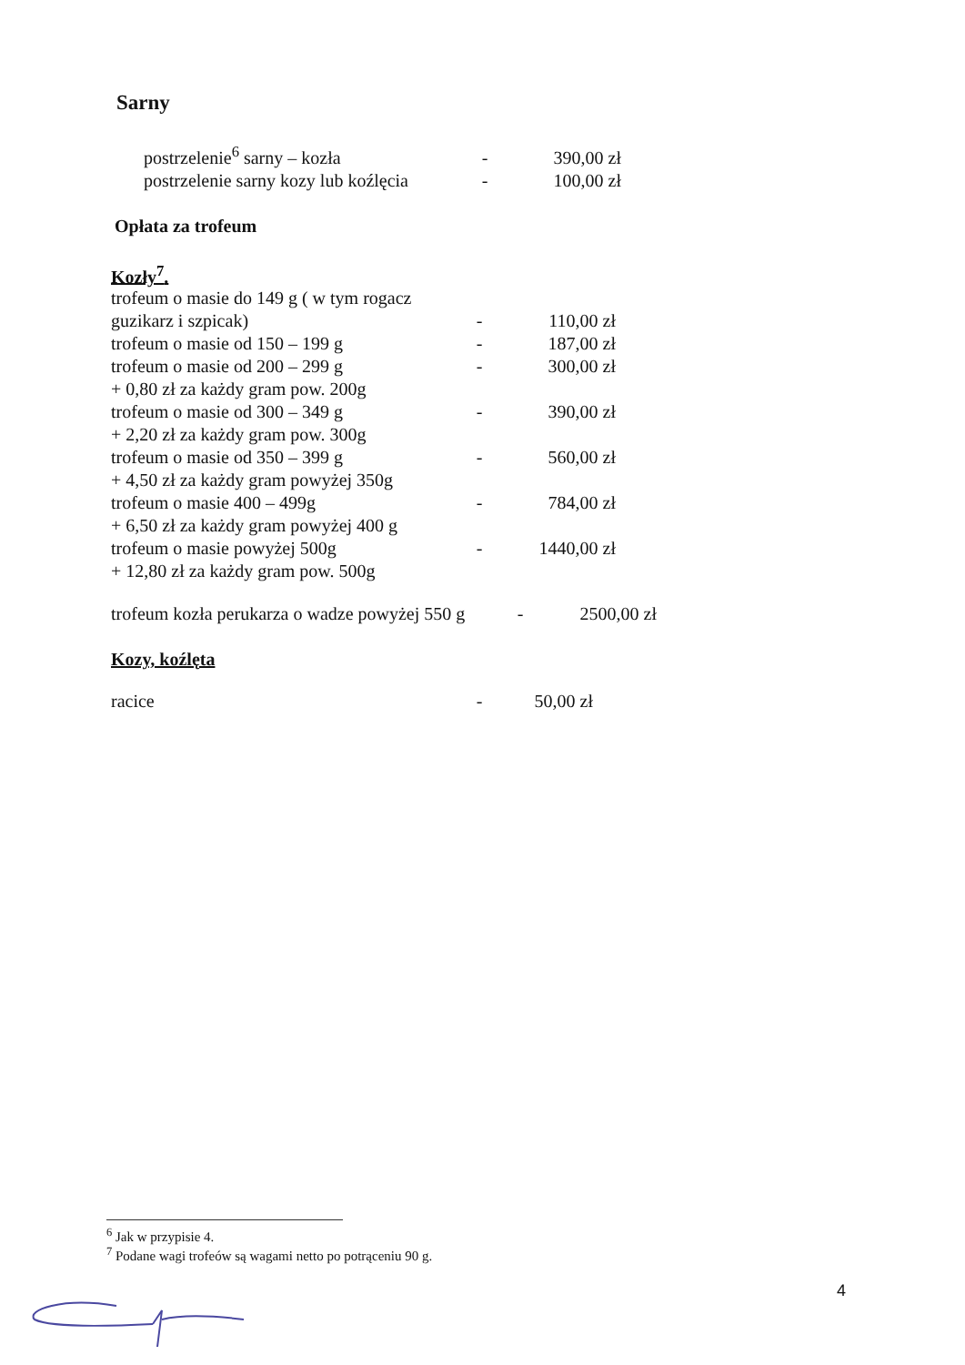Sarny
| postrzelenie<sup>6</sup> sarny – kozła | - | 390,00 zł |
| postrzelenie sarny kozy lub koźlęcia | - | 100,00 zł |
Opłata za trofeum
Kozły<sup>7</sup>.
| trofeum o masie do 149 g ( w tym rogacz guzikarz i szpicak) | - | 110,00 zł |
| trofeum o masie od 150 – 199 g | - | 187,00 zł |
| trofeum o masie od 200 – 299 g | - | 300,00 zł |
| + 0,80 zł za każdy gram pow. 200g | | |
| trofeum o masie od 300 – 349 g | - | 390,00 zł |
| + 2,20 zł za każdy gram pow. 300g | | |
| trofeum o masie od 350 – 399 g | - | 560,00 zł |
| + 4,50 zł za każdy gram powyżej 350g | | |
| trofeum o masie 400 – 499g | - | 784,00 zł |
| + 6,50 zł za każdy gram powyżej 400 g | | |
| trofeum o masie powyżej 500g | - | 1440,00 zł |
| + 12,80 zł za każdy gram pow. 500g | | |
| trofeum kozła perukarza o wadze powyżej 550 g | - | 2500,00 zł |
Kozy, koźlęta
| racice | - | 50,00 zł |
<sup>6</sup> Jak w przypisie 4.
<sup>7</sup> Podane wagi trofeów są wagami netto po potrąceniu 90 g.
4